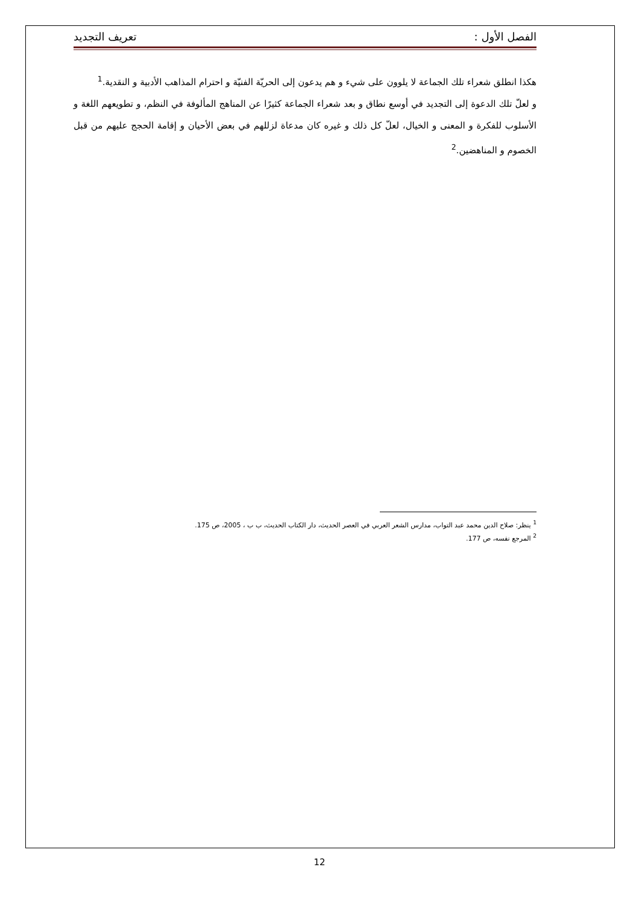الفصل الأول : تعريف التجديد
هكذا انطلق شعراء تلك الجماعة لا يلوون على شيء و هم يدعون إلى الحريّة الفنيّة و احترام المذاهب الأدبية و النقدية.<sup>1</sup>
و لعلّ تلك الدعوة إلى التجديد في أوسع نطاق و بعد شعراء الجماعة كثيرًا عن المناهج المألوفة في النظم، و تطويعهم اللغة و الأسلوب للفكرة و المعنى و الخيال، لعلّ كل ذلك و غيره كان مدعاة لزللهم في بعض الأحيان و إقامة الحجج عليهم من قبل الخصوم و المناهضين.<sup>2</sup>
<sup>1</sup> ينظر: صلاح الدين محمد عبد التواب، مدارس الشعر العربي في العصر الحديث، دار الكتاب الحديث، ب ب ، 2005، ص 175.
<sup>2</sup> المرجع نفسه، ص 177.
12